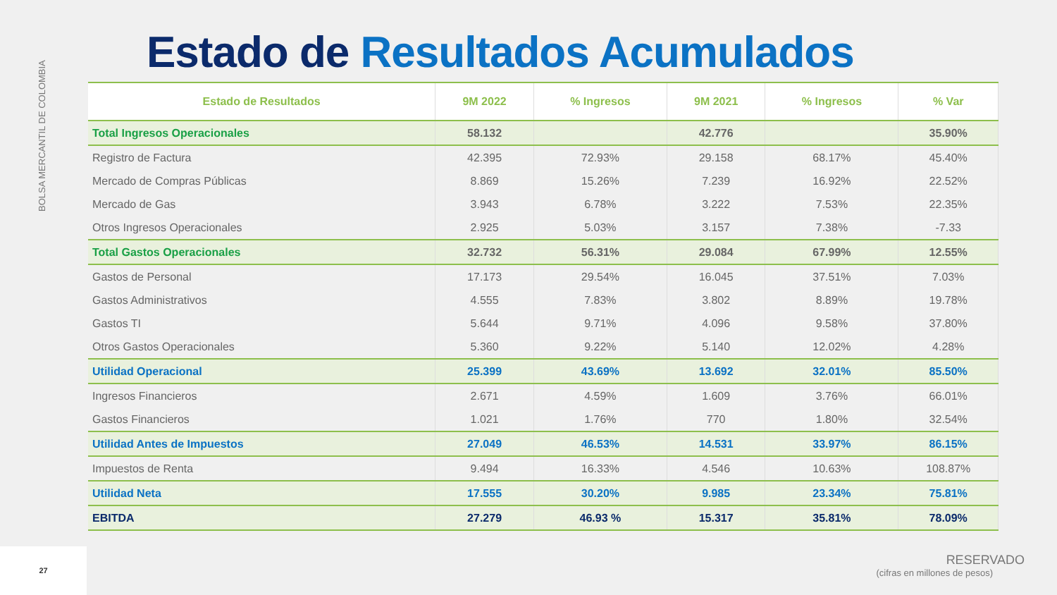BOLSA MERCANTIL DE COLOMBIA
Estado de Resultados Acumulados
| Estado de Resultados | 9M 2022 | % Ingresos | 9M 2021 | % Ingresos | % Var |
| --- | --- | --- | --- | --- | --- |
| Total Ingresos Operacionales | 58.132 | | 42.776 | | 35.90% |
| Registro de Factura | 42.395 | 72.93% | 29.158 | 68.17% | 45.40% |
| Mercado de Compras Públicas | 8.869 | 15.26% | 7.239 | 16.92% | 22.52% |
| Mercado de Gas | 3.943 | 6.78% | 3.222 | 7.53% | 22.35% |
| Otros Ingresos Operacionales | 2.925 | 5.03% | 3.157 | 7.38% | -7.33 |
| Total Gastos Operacionales | 32.732 | 56.31% | 29.084 | 67.99% | 12.55% |
| Gastos de Personal | 17.173 | 29.54% | 16.045 | 37.51% | 7.03% |
| Gastos Administrativos | 4.555 | 7.83% | 3.802 | 8.89% | 19.78% |
| Gastos TI | 5.644 | 9.71% | 4.096 | 9.58% | 37.80% |
| Otros Gastos Operacionales | 5.360 | 9.22% | 5.140 | 12.02% | 4.28% |
| Utilidad Operacional | 25.399 | 43.69% | 13.692 | 32.01% | 85.50% |
| Ingresos Financieros | 2.671 | 4.59% | 1.609 | 3.76% | 66.01% |
| Gastos Financieros | 1.021 | 1.76% | 770 | 1.80% | 32.54% |
| Utilidad Antes de Impuestos | 27.049 | 46.53% | 14.531 | 33.97% | 86.15% |
| Impuestos de Renta | 9.494 | 16.33% | 4.546 | 10.63% | 108.87% |
| Utilidad Neta | 17.555 | 30.20% | 9.985 | 23.34% | 75.81% |
| EBITDA | 27.279 | 46.93 % | 15.317 | 35.81% | 78.09% |
RESERVADO
(cifras en millones de pesos)
27